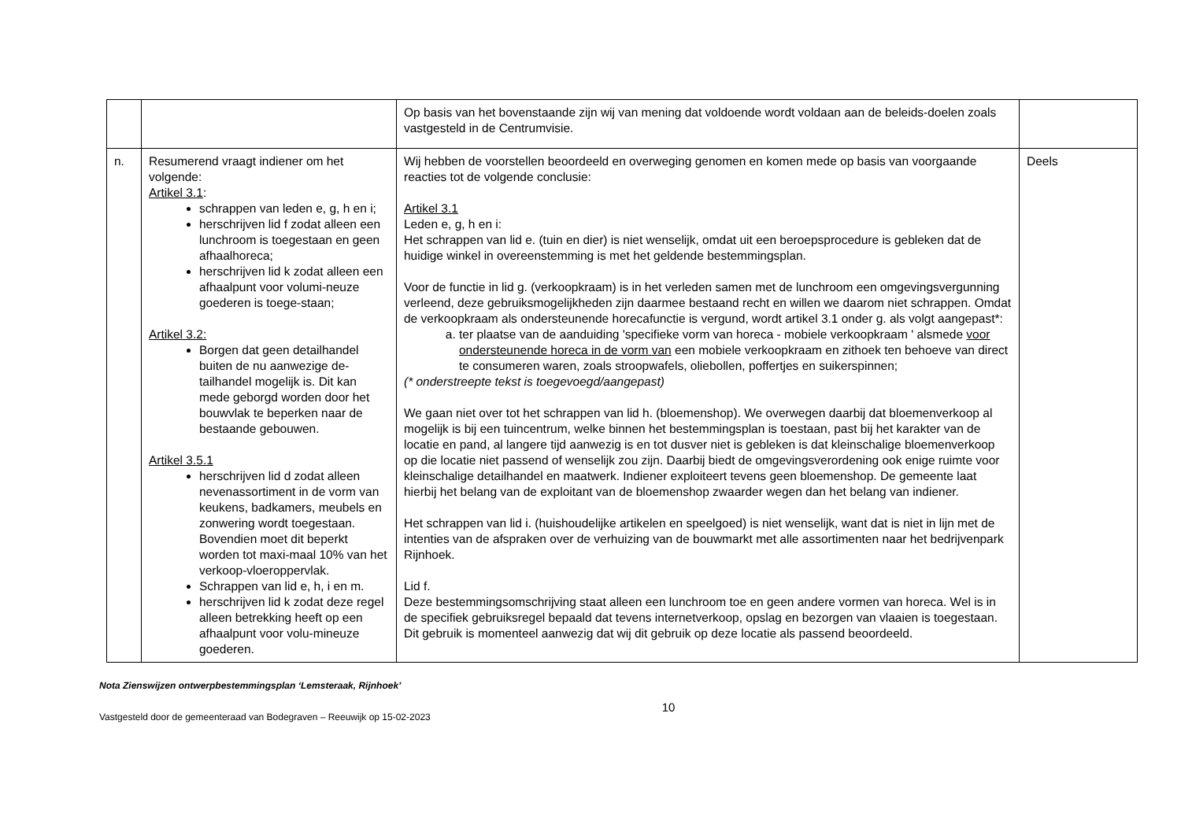| | | Op basis van het bovenstaande zijn wij van mening dat voldoende wordt voldaan aan de beleids-doelen zoals vastgesteld in de Centrumvisie. | |
| n. | Resumerend vraagt indiener om het volgende: Artikel 3.1 : schrappen van leden e, g, h en i; herschrijven lid f zodat alleen een lunchroom is toegestaan en geen afhaalhoreca; herschrijven lid k zodat alleen een afhaalpunt voor volumi-neuze goederen is toege-staan; Artikel 3.2: Borgen dat geen detailhandel buiten de nu aanwezige de-tailhandel mogelijk is. Dit kan mede geborgd worden door het bouwvlak te beperken naar de bestaande gebouwen. Artikel 3.5.1 herschrijven lid d zodat alleen nevenassortiment in de vorm van keukens, badkamers, meubels en zonwering wordt toegestaan. Bovendien moet dit beperkt worden tot maxi-maal 10% van het verkoop-vloeroppervlak. Schrappen van lid e, h, i en m. herschrijven lid k zodat deze regel alleen betrekking heeft op een afhaalpunt voor volu-mineuze goederen. | Wij hebben de voorstellen beoordeeld en overweging genomen en komen mede op basis van voorgaande reacties tot de volgende conclusie: Artikel 3.1 Leden e, g, h en i: Het schrappen van lid e. (tuin en dier) is niet wenselijk, omdat uit een beroepsprocedure is gebleken dat de huidige winkel in overeenstemming is met het geldende bestemmingsplan. Voor de functie in lid g. (verkoopkraam) is in het verleden samen met de lunchroom een omgevingsvergunning verleend, deze gebruiksmogelijkheden zijn daarmee bestaand recht en willen we daarom niet schrappen. Omdat de verkoopkraam als ondersteunende horecafunctie is vergund, wordt artikel 3.1 onder g. als volgt aangepast*: a. ter plaatse van de aanduiding 'specifieke vorm van horeca - mobiele verkoopkraam ' alsmede voor ondersteunende horeca in de vorm van een mobiele verkoopkraam en zithoek ten behoeve van direct te consumeren waren, zoals stroopwafels, oliebollen, poffertjes en suikerspinnen; (* onderstreepte tekst is toegevoegd/aangepast) We gaan niet over tot het schrappen van lid h. (bloemenshop). We overwegen daarbij dat bloemenverkoop al mogelijk is bij een tuincentrum, welke binnen het bestemmingsplan is toestaan, past bij het karakter van de locatie en pand, al langere tijd aanwezig is en tot dusver niet is gebleken is dat kleinschalige bloemenverkoop op die locatie niet passend of wenselijk zou zijn. Daarbij biedt de omgevingsverordening ook enige ruimte voor kleinschalige detailhandel en maatwerk. Indiener exploiteert tevens geen bloemenshop. De gemeente laat hierbij het belang van de exploitant van de bloemenshop zwaarder wegen dan het belang van indiener. Het schrappen van lid i. (huishoudelijke artikelen en speelgoed) is niet wenselijk, want dat is niet in lijn met de intenties van de afspraken over de verhuizing van de bouwmarkt met alle assortimenten naar het bedrijvenpark Rijnhoek. Lid f. Deze bestemmingsomschrijving staat alleen een lunchroom toe en geen andere vormen van horeca. Wel is in de specifiek gebruiksregel bepaald dat tevens internetverkoop, opslag en bezorgen van vlaaien is toegestaan. Dit gebruik is momenteel aanwezig dat wij dit gebruik op deze locatie als passend beoordeeld. | Deels |
Nota Zienswijzen ontwerpbestemmingsplan ‘Lemsteraak, Rijnhoek’
Vastgesteld door de gemeenteraad van Bodegraven – Reeuwijk op 15-02-2023 10